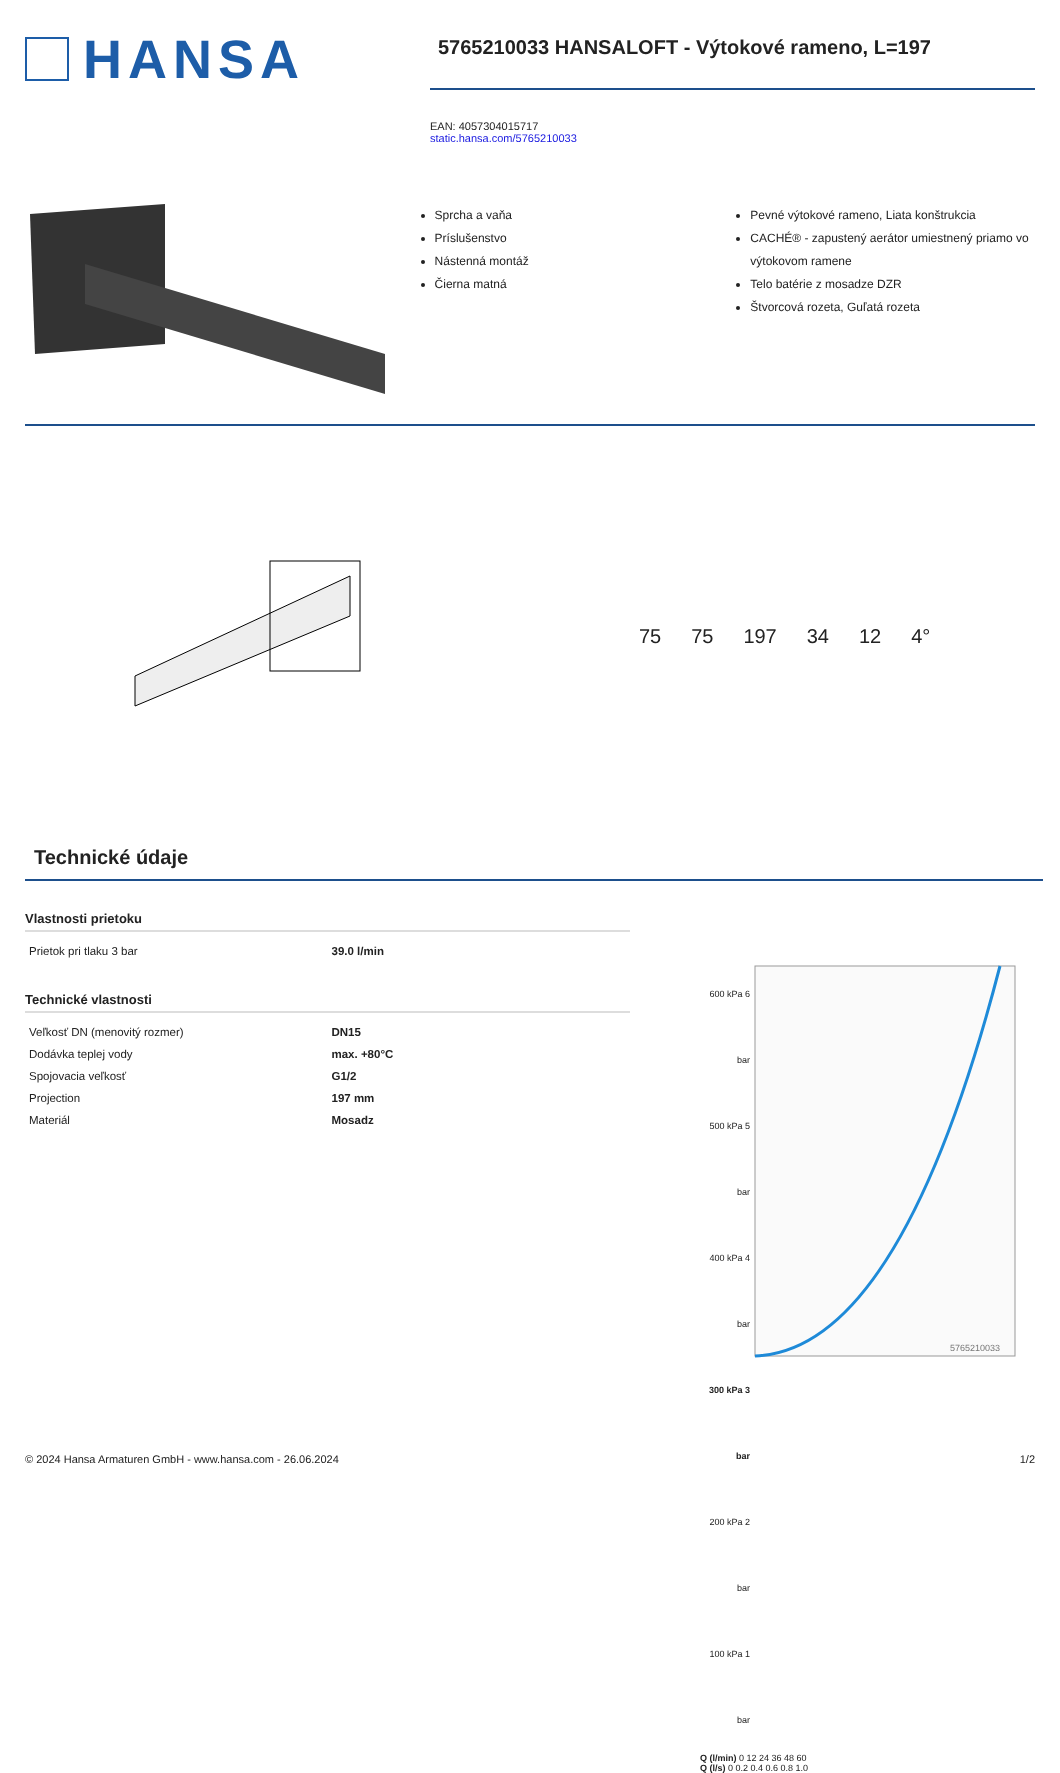HANSA
5765210033 HANSALOFT - Výtokové rameno, L=197
EAN: 4057304015717
static.hansa.com/5765210033
Sprcha a vaňa
Príslušenstvo
Nástenná montáž
Čierna matná
Pevné výtokové rameno, Liata konštrukcia
CACHÉ® - zapustený aerátor umiestnený priamo vo výtokovom ramene
Telo batérie z mosadze DZR
Štvorcová rozeta, Guľatá rozeta
75 75 197 34 12 4°
Technické údaje
Vlastnosti prietoku
| Prietok pri tlaku 3 bar | 39.0 l/min |
Technické vlastnosti
| Veľkosť DN (menovitý rozmer) | DN15 |
| Dodávka teplej vody | max. +80°C |
| Spojovacia veľkosť | G1/2 |
| Projection | 197 mm |
| Materiál | Mosadz |
600 kPa 6 bar
500 kPa 5 bar
400 kPa 4 bar
300 kPa 3 bar
200 kPa 2 bar
100 kPa 1 bar
5765210033
Q (l/min) 0 12 24 36 48 60
Q (l/s) 0 0.2 0.4 0.6 0.8 1.0
© 2024 Hansa Armaturen GmbH - www.hansa.com - 26.06.2024 1/2